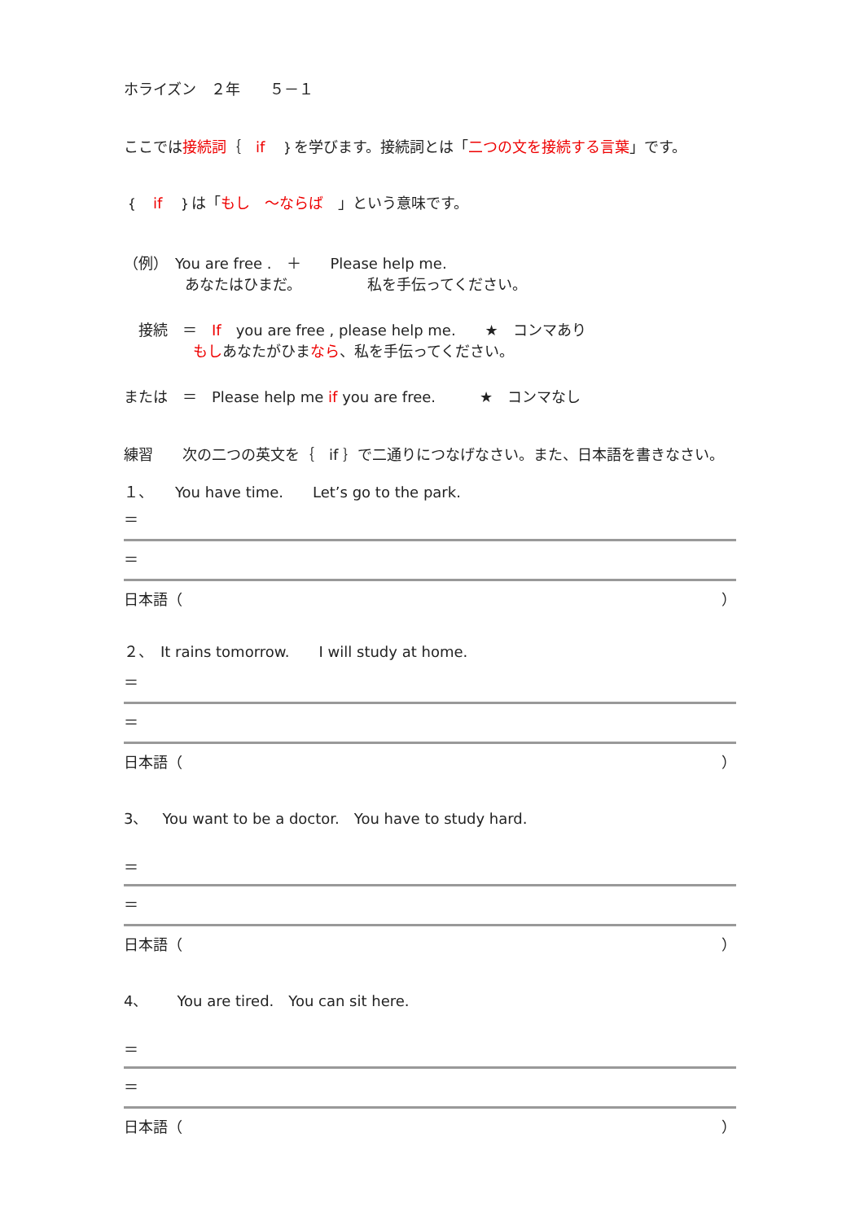ホライズン　２年　　５－１
ここでは接続詞｛　if　｝を学びます。接続詞とは「二つの文を接続する言葉」です。
｛　if　｝は「もし　～ならば　」という意味です。
（例）　You are free .　＋　　Please help me.
あなたはひまだ。　　　　　私を手伝ってください。
　接続　＝　If　you are free , please help me.　　★　コンマあり
もしあなたがひまなら、私を手伝ってください。
または　＝　Please help me if you are free.　　　★　コンマなし
練習　　次の二つの英文を｛　if ｝で二通りにつなげなさい。また、日本語を書きなさい。
１、　　You have time.　　Let’s go to the park.
＝
＝
日本語（ ）
２、　It rains tomorrow.　　I will study at home.
＝
＝
日本語（ ）
3、　You want to be a doctor.　You have to study hard.
＝
＝
日本語（ ）
4、　　You are tired.　You can sit here.
＝
＝
日本語（ ）